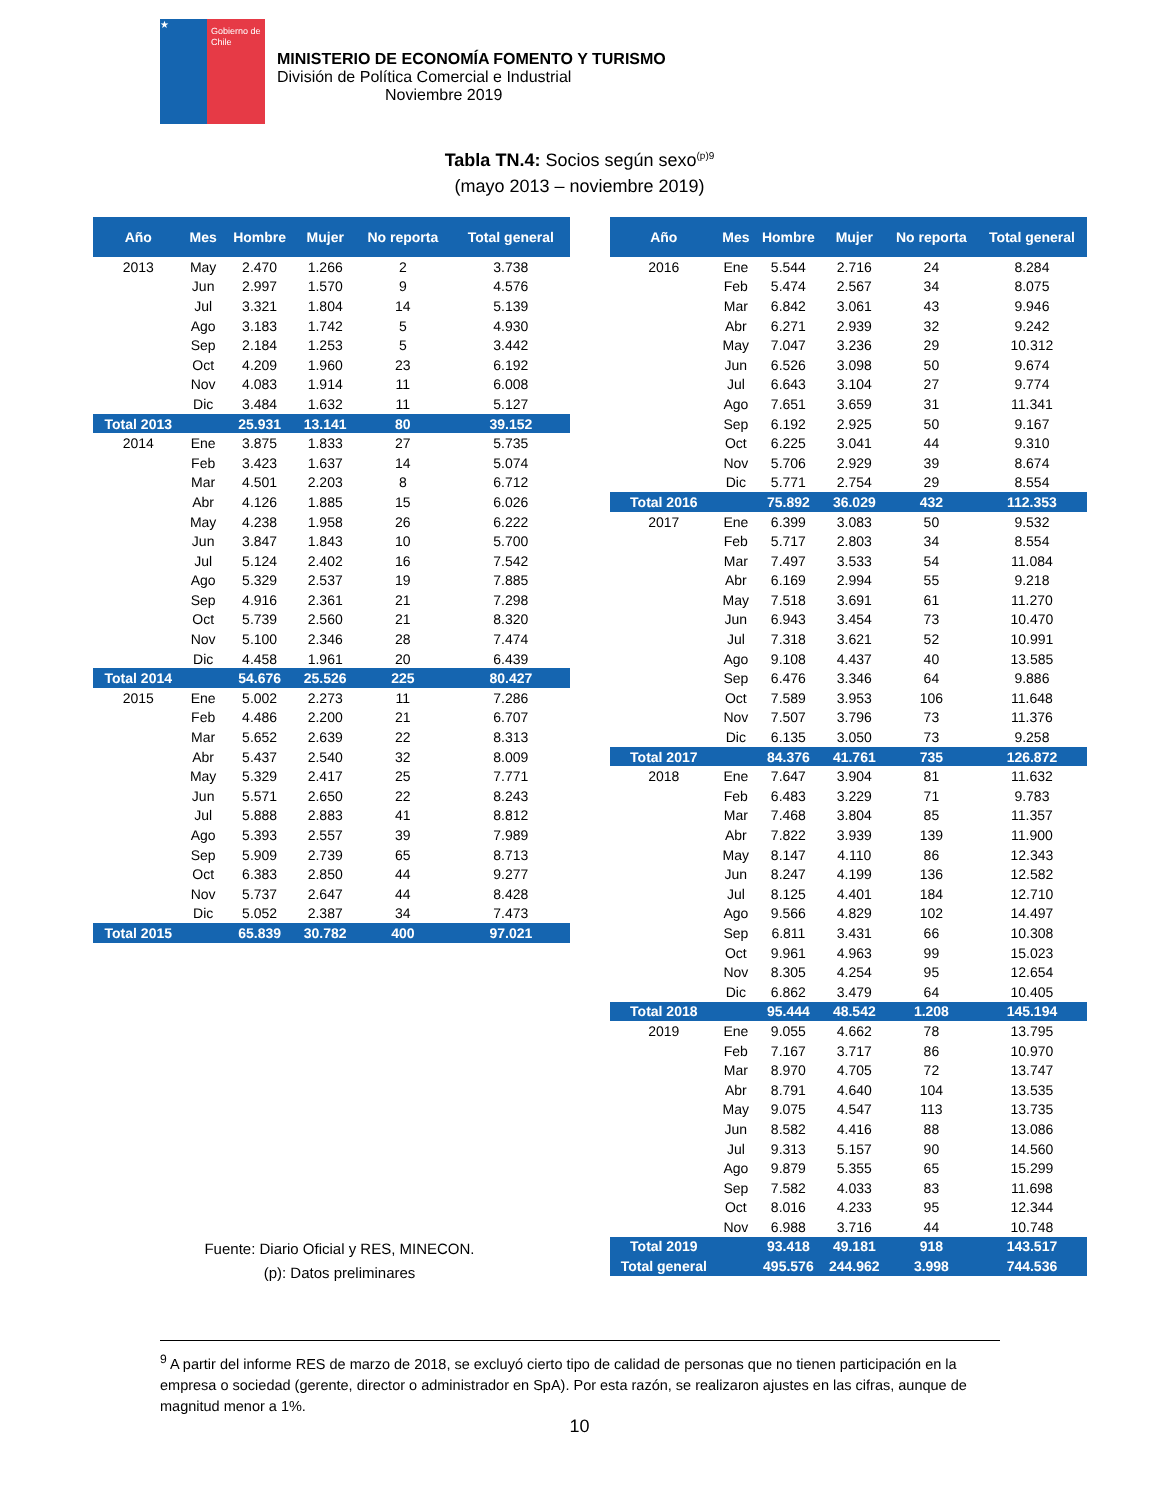★
Gobierno de Chile
MINISTERIO DE ECONOMÍA FOMENTO Y TURISMO
División de Política Comercial e Industrial
Noviembre 2019
Tabla TN.4: Socios según sexo<sup>(p)9</sup>
(mayo 2013 – noviembre 2019)
| Año | Mes | Hombre | Mujer | No reporta | Total general |
| --- | --- | --- | --- | --- | --- |
| 2013 | May | 2.470 | 1.266 | 2 | 3.738 |
| | Jun | 2.997 | 1.570 | 9 | 4.576 |
| | Jul | 3.321 | 1.804 | 14 | 5.139 |
| | Ago | 3.183 | 1.742 | 5 | 4.930 |
| | Sep | 2.184 | 1.253 | 5 | 3.442 |
| | Oct | 4.209 | 1.960 | 23 | 6.192 |
| | Nov | 4.083 | 1.914 | 11 | 6.008 |
| | Dic | 3.484 | 1.632 | 11 | 5.127 |
| Total 2013 | | 25.931 | 13.141 | 80 | 39.152 |
| 2014 | Ene | 3.875 | 1.833 | 27 | 5.735 |
| | Feb | 3.423 | 1.637 | 14 | 5.074 |
| | Mar | 4.501 | 2.203 | 8 | 6.712 |
| | Abr | 4.126 | 1.885 | 15 | 6.026 |
| | May | 4.238 | 1.958 | 26 | 6.222 |
| | Jun | 3.847 | 1.843 | 10 | 5.700 |
| | Jul | 5.124 | 2.402 | 16 | 7.542 |
| | Ago | 5.329 | 2.537 | 19 | 7.885 |
| | Sep | 4.916 | 2.361 | 21 | 7.298 |
| | Oct | 5.739 | 2.560 | 21 | 8.320 |
| | Nov | 5.100 | 2.346 | 28 | 7.474 |
| | Dic | 4.458 | 1.961 | 20 | 6.439 |
| Total 2014 | | 54.676 | 25.526 | 225 | 80.427 |
| 2015 | Ene | 5.002 | 2.273 | 11 | 7.286 |
| | Feb | 4.486 | 2.200 | 21 | 6.707 |
| | Mar | 5.652 | 2.639 | 22 | 8.313 |
| | Abr | 5.437 | 2.540 | 32 | 8.009 |
| | May | 5.329 | 2.417 | 25 | 7.771 |
| | Jun | 5.571 | 2.650 | 22 | 8.243 |
| | Jul | 5.888 | 2.883 | 41 | 8.812 |
| | Ago | 5.393 | 2.557 | 39 | 7.989 |
| | Sep | 5.909 | 2.739 | 65 | 8.713 |
| | Oct | 6.383 | 2.850 | 44 | 9.277 |
| | Nov | 5.737 | 2.647 | 44 | 8.428 |
| | Dic | 5.052 | 2.387 | 34 | 7.473 |
| Total 2015 | | 65.839 | 30.782 | 400 | 97.021 |
| Año | Mes | Hombre | Mujer | No reporta | Total general |
| --- | --- | --- | --- | --- | --- |
| 2016 | Ene | 5.544 | 2.716 | 24 | 8.284 |
| | Feb | 5.474 | 2.567 | 34 | 8.075 |
| | Mar | 6.842 | 3.061 | 43 | 9.946 |
| | Abr | 6.271 | 2.939 | 32 | 9.242 |
| | May | 7.047 | 3.236 | 29 | 10.312 |
| | Jun | 6.526 | 3.098 | 50 | 9.674 |
| | Jul | 6.643 | 3.104 | 27 | 9.774 |
| | Ago | 7.651 | 3.659 | 31 | 11.341 |
| | Sep | 6.192 | 2.925 | 50 | 9.167 |
| | Oct | 6.225 | 3.041 | 44 | 9.310 |
| | Nov | 5.706 | 2.929 | 39 | 8.674 |
| | Dic | 5.771 | 2.754 | 29 | 8.554 |
| Total 2016 | | 75.892 | 36.029 | 432 | 112.353 |
| 2017 | Ene | 6.399 | 3.083 | 50 | 9.532 |
| | Feb | 5.717 | 2.803 | 34 | 8.554 |
| | Mar | 7.497 | 3.533 | 54 | 11.084 |
| | Abr | 6.169 | 2.994 | 55 | 9.218 |
| | May | 7.518 | 3.691 | 61 | 11.270 |
| | Jun | 6.943 | 3.454 | 73 | 10.470 |
| | Jul | 7.318 | 3.621 | 52 | 10.991 |
| | Ago | 9.108 | 4.437 | 40 | 13.585 |
| | Sep | 6.476 | 3.346 | 64 | 9.886 |
| | Oct | 7.589 | 3.953 | 106 | 11.648 |
| | Nov | 7.507 | 3.796 | 73 | 11.376 |
| | Dic | 6.135 | 3.050 | 73 | 9.258 |
| Total 2017 | | 84.376 | 41.761 | 735 | 126.872 |
| 2018 | Ene | 7.647 | 3.904 | 81 | 11.632 |
| | Feb | 6.483 | 3.229 | 71 | 9.783 |
| | Mar | 7.468 | 3.804 | 85 | 11.357 |
| | Abr | 7.822 | 3.939 | 139 | 11.900 |
| | May | 8.147 | 4.110 | 86 | 12.343 |
| | Jun | 8.247 | 4.199 | 136 | 12.582 |
| | Jul | 8.125 | 4.401 | 184 | 12.710 |
| | Ago | 9.566 | 4.829 | 102 | 14.497 |
| | Sep | 6.811 | 3.431 | 66 | 10.308 |
| | Oct | 9.961 | 4.963 | 99 | 15.023 |
| | Nov | 8.305 | 4.254 | 95 | 12.654 |
| | Dic | 6.862 | 3.479 | 64 | 10.405 |
| Total 2018 | | 95.444 | 48.542 | 1.208 | 145.194 |
| 2019 | Ene | 9.055 | 4.662 | 78 | 13.795 |
| | Feb | 7.167 | 3.717 | 86 | 10.970 |
| | Mar | 8.970 | 4.705 | 72 | 13.747 |
| | Abr | 8.791 | 4.640 | 104 | 13.535 |
| | May | 9.075 | 4.547 | 113 | 13.735 |
| | Jun | 8.582 | 4.416 | 88 | 13.086 |
| | Jul | 9.313 | 5.157 | 90 | 14.560 |
| | Ago | 9.879 | 5.355 | 65 | 15.299 |
| | Sep | 7.582 | 4.033 | 83 | 11.698 |
| | Oct | 8.016 | 4.233 | 95 | 12.344 |
| | Nov | 6.988 | 3.716 | 44 | 10.748 |
| Total 2019 | | 93.418 | 49.181 | 918 | 143.517 |
| Total general | | 495.576 | 244.962 | 3.998 | 744.536 |
Fuente: Diario Oficial y RES, MINECON.
(p): Datos preliminares
<sup>9</sup> A partir del informe RES de marzo de 2018, se excluyó cierto tipo de calidad de personas que no tienen participación en la empresa o sociedad (gerente, director o administrador en SpA). Por esta razón, se realizaron ajustes en las cifras, aunque de magnitud menor a 1%.
10